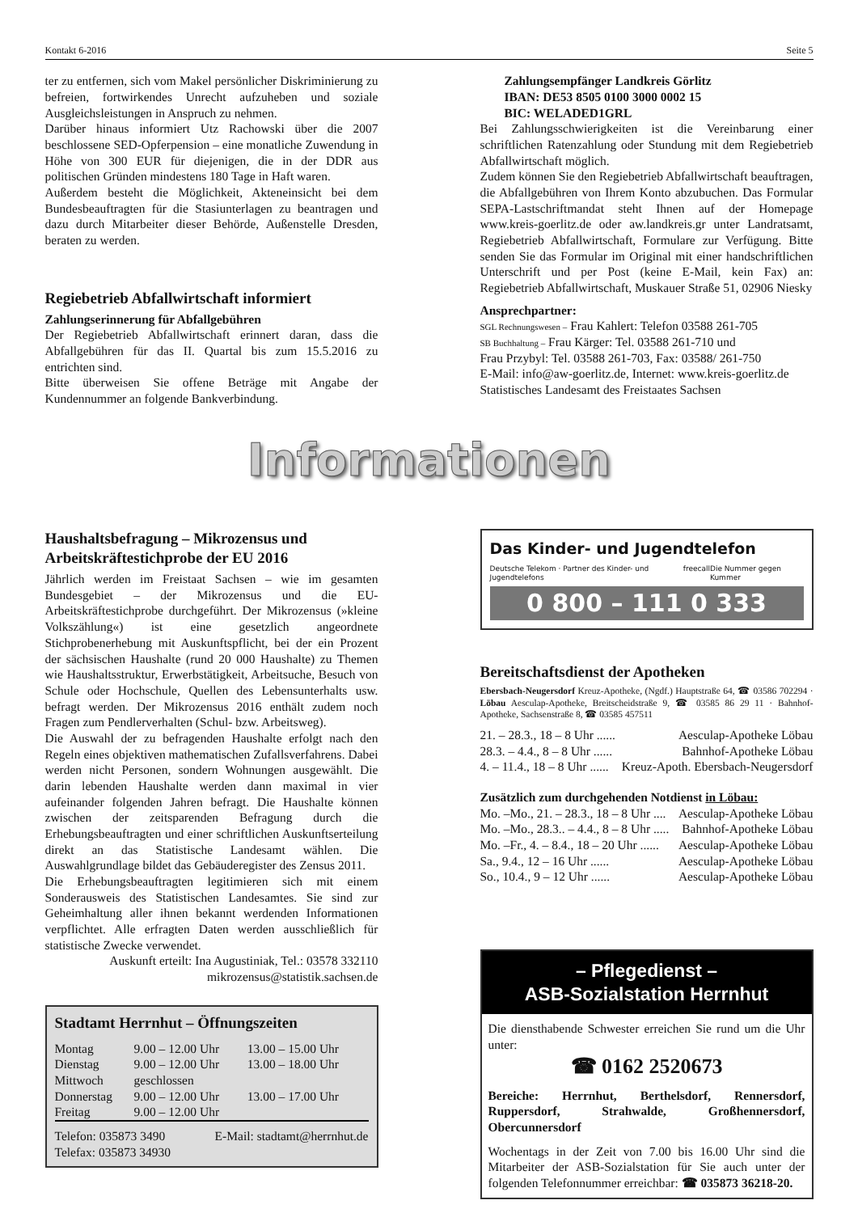Kontakt 6-2016 Seite 5
ter zu entfernen, sich vom Makel persönlicher Diskriminierung zu befreien, fortwirkendes Unrecht aufzuheben und soziale Ausgleichsleistungen in Anspruch zu nehmen.
Darüber hinaus informiert Utz Rachowski über die 2007 beschlossene SED-Opferpension – eine monatliche Zuwendung in Höhe von 300 EUR für diejenigen, die in der DDR aus politischen Gründen mindestens 180 Tage in Haft waren.
Außerdem besteht die Möglichkeit, Akteneinsicht bei dem Bundesbeauftragten für die Stasiunterlagen zu beantragen und dazu durch Mitarbeiter dieser Behörde, Außenstelle Dresden, beraten zu werden.
Regiebetrieb Abfallwirtschaft informiert
Zahlungserinnerung für Abfallgebühren
Der Regiebetrieb Abfallwirtschaft erinnert daran, dass die Abfallgebühren für das II. Quartal bis zum 15.5.2016 zu entrichten sind.
Bitte überweisen Sie offene Beträge mit Angabe der Kundennummer an folgende Bankverbindung.
Zahlungsempfänger Landkreis Görlitz
IBAN: DE53 8505 0100 3000 0002 15
BIC: WELADED1GRL
Bei Zahlungsschwierigkeiten ist die Vereinbarung einer schriftlichen Ratenzahlung oder Stundung mit dem Regiebetrieb Abfallwirtschaft möglich.
Zudem können Sie den Regiebetrieb Abfallwirtschaft beauftragen, die Abfallgebühren von Ihrem Konto abzubuchen. Das Formular SEPA-Lastschriftmandat steht Ihnen auf der Homepage www.kreis-goerlitz.de oder aw.landkreis.gr unter Landratsamt, Regiebetrieb Abfallwirtschaft, Formulare zur Verfügung. Bitte senden Sie das Formular im Original mit einer handschriftlichen Unterschrift und per Post (keine E-Mail, kein Fax) an: Regiebetrieb Abfallwirtschaft, Muskauer Straße 51, 02906 Niesky
Ansprechpartner:
SGL Rechnungswesen – Frau Kahlert: Telefon 03588 261-705
SB Buchhaltung – Frau Kärger: Tel. 03588 261-710 und
Frau Przybyl: Tel. 03588 261-703, Fax: 03588/ 261-750
E-Mail: info@aw-goerlitz.de, Internet: www.kreis-goerlitz.de
Statistisches Landesamt des Freistaates Sachsen
Informationen
Haushaltsbefragung – Mikrozensus und Arbeitskräftestichprobe der EU 2016
Jährlich werden im Freistaat Sachsen – wie im gesamten Bundesgebiet – der Mikrozensus und die EU-Arbeitskräftestichprobe durchgeführt. Der Mikrozensus (»kleine Volkszählung«) ist eine gesetzlich angeordnete Stichprobenerhebung mit Auskunftspflicht, bei der ein Prozent der sächsischen Haushalte (rund 20 000 Haushalte) zu Themen wie Haushaltsstruktur, Erwerbstätigkeit, Arbeitsuche, Besuch von Schule oder Hochschule, Quellen des Lebensunterhalts usw. befragt werden. Der Mikrozensus 2016 enthält zudem noch Fragen zum Pendlerverhalten (Schul- bzw. Arbeitsweg).
Die Auswahl der zu befragenden Haushalte erfolgt nach den Regeln eines objektiven mathematischen Zufallsverfahrens. Dabei werden nicht Personen, sondern Wohnungen ausgewählt. Die darin lebenden Haushalte werden dann maximal in vier aufeinander folgenden Jahren befragt. Die Haushalte können zwischen der zeitsparenden Befragung durch die Erhebungsbeauftragten und einer schriftlichen Auskunftserteilung direkt an das Statistische Landesamt wählen. Die Auswahlgrundlage bildet das Gebäuderegister des Zensus 2011.
Die Erhebungsbeauftragten legitimieren sich mit einem Sonderausweis des Statistischen Landesamtes. Sie sind zur Geheimhaltung aller ihnen bekannt werdenden Informationen verpflichtet. Alle erfragten Daten werden ausschließlich für statistische Zwecke verwendet.
Auskunft erteilt: Ina Augustiniak, Tel.: 03578 332110
mikrozensus@statistik.sachsen.de
Stadtamt Herrnhut – Öffnungszeiten
| Montag | 9.00 – 12.00 Uhr | 13.00 – 15.00 Uhr |
| Dienstag | 9.00 – 12.00 Uhr | 13.00 – 18.00 Uhr |
| Mittwoch | geschlossen | |
| Donnerstag | 9.00 – 12.00 Uhr | 13.00 – 17.00 Uhr |
| Freitag | 9.00 – 12.00 Uhr | |
Telefon: 035873 3490
Telefax: 035873 34930 E-Mail: stadtamt@herrnhut.de
Das Kinder- und Jugendtelefon
Deutsche Telekom · Partner des Kinder- und Jugendtelefons freecall Die Nummer gegen Kummer
0 800 – 111 0 333
Bereitschaftsdienst der Apotheken
Ebersbach-Neugersdorf Kreuz-Apotheke, (Ngdf.) Hauptstraße 64, ☎ 03586 702294 · Löbau Aesculap-Apotheke, Breitscheidstraße 9, ☎ 03585 86 29 11 · Bahnhof-Apotheke, Sachsenstraße 8, ☎ 03585 457511
21. – 28.3., 18 – 8 Uhr ...... Aesculap-Apotheke Löbau
28.3. – 4.4., 8 – 8 Uhr ...... Bahnhof-Apotheke Löbau
4. – 11.4., 18 – 8 Uhr ...... Kreuz-Apoth. Ebersbach-Neugersdorf
Zusätzlich zum durchgehenden Notdienst in Löbau:
Mo. –Mo., 21. – 28.3., 18 – 8 Uhr .... Aesculap-Apotheke Löbau
Mo. –Mo., 28.3.. – 4.4., 8 – 8 Uhr ..... Bahnhof-Apotheke Löbau
Mo. –Fr., 4. – 8.4., 18 – 20 Uhr ...... Aesculap-Apotheke Löbau
Sa., 9.4., 12 – 16 Uhr ...... Aesculap-Apotheke Löbau
So., 10.4., 9 – 12 Uhr ...... Aesculap-Apotheke Löbau
– Pflegedienst –
ASB-Sozialstation Herrnhut
Die diensthabende Schwester erreichen Sie rund um die Uhr unter:
☎ 0162 2520673
Bereiche: Herrnhut, Berthelsdorf, Rennersdorf, Ruppersdorf, Strahwalde, Großhennersdorf, Obercunnersdorf
Wochentags in der Zeit von 7.00 bis 16.00 Uhr sind die Mitarbeiter der ASB-Sozialstation für Sie auch unter der folgenden Telefonnummer erreichbar: ☎ 035873 36218-20.